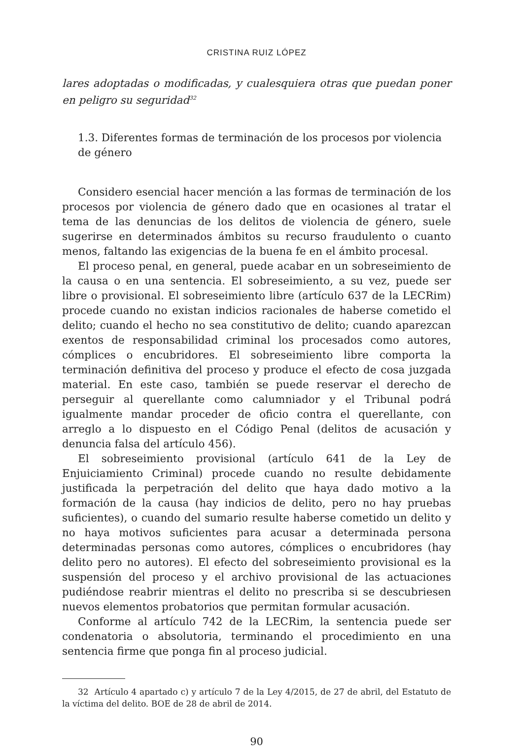CRISTINA RUIZ LÓPEZ
lares adoptadas o modificadas, y cualesquiera otras que puedan poner en peligro su seguridad<sup>32</sup>
1.3. Diferentes formas de terminación de los procesos por violencia de género
Considero esencial hacer mención a las formas de terminación de los procesos por violencia de género dado que en ocasiones al tratar el tema de las denuncias de los delitos de violencia de género, suele sugerirse en determinados ámbitos su recurso fraudulento o cuanto menos, faltando las exigencias de la buena fe en el ámbito procesal.
El proceso penal, en general, puede acabar en un sobreseimiento de la causa o en una sentencia. El sobreseimiento, a su vez, puede ser libre o provisional. El sobreseimiento libre (artículo 637 de la LECRim) procede cuando no existan indicios racionales de haberse cometido el delito; cuando el hecho no sea constitutivo de delito; cuando aparezcan exentos de responsabilidad criminal los procesados como autores, cómplices o encubridores. El sobreseimiento libre comporta la terminación definitiva del proceso y produce el efecto de cosa juzgada material. En este caso, también se puede reservar el derecho de perseguir al querellante como calumniador y el Tribunal podrá igualmente mandar proceder de oficio contra el querellante, con arreglo a lo dispuesto en el Código Penal (delitos de acusación y denuncia falsa del artículo 456).
El sobreseimiento provisional (artículo 641 de la Ley de Enjuiciamiento Criminal) procede cuando no resulte debidamente justificada la perpetración del delito que haya dado motivo a la formación de la causa (hay indicios de delito, pero no hay pruebas suficientes), o cuando del sumario resulte haberse cometido un delito y no haya motivos suficientes para acusar a determinada persona determinadas personas como autores, cómplices o encubridores (hay delito pero no autores). El efecto del sobreseimiento provisional es la suspensión del proceso y el archivo provisional de las actuaciones pudiéndose reabrir mientras el delito no prescriba si se descubriesen nuevos elementos probatorios que permitan formular acusación.
Conforme al artículo 742 de la LECRim, la sentencia puede ser condenatoria o absolutoria, terminando el procedimiento en una sentencia firme que ponga fin al proceso judicial.
32 Artículo 4 apartado c) y artículo 7 de la Ley 4/2015, de 27 de abril, del Estatuto de la víctima del delito. BOE de 28 de abril de 2014.
90